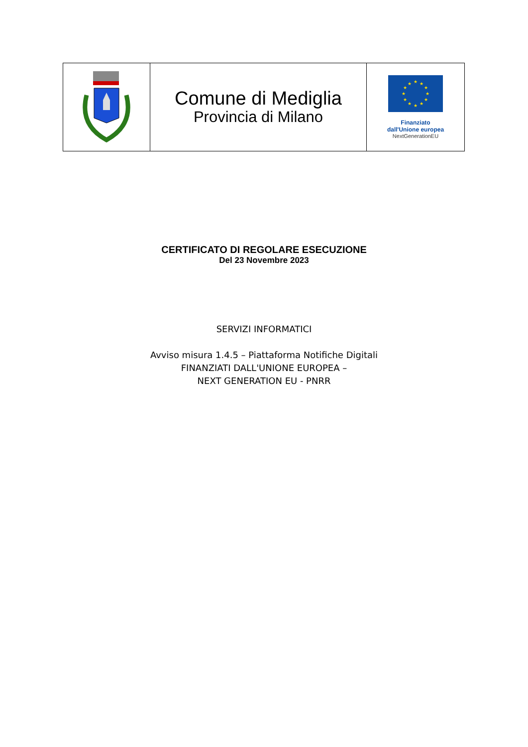| | Comune di Mediglia Provincia di Milano | ★ ★ ★ ★ ★ ★ ★ ★ ★ ★ ★ ★ Finanziato dall'Unione europea NextGenerationEU |
CERTIFICATO DI REGOLARE ESECUZIONE
Del 23 Novembre 2023
SERVIZI INFORMATICI
Avviso misura 1.4.5 – Piattaforma Notifiche Digitali
FINANZIATI DALL'UNIONE EUROPEA –
NEXT GENERATION EU - PNRR